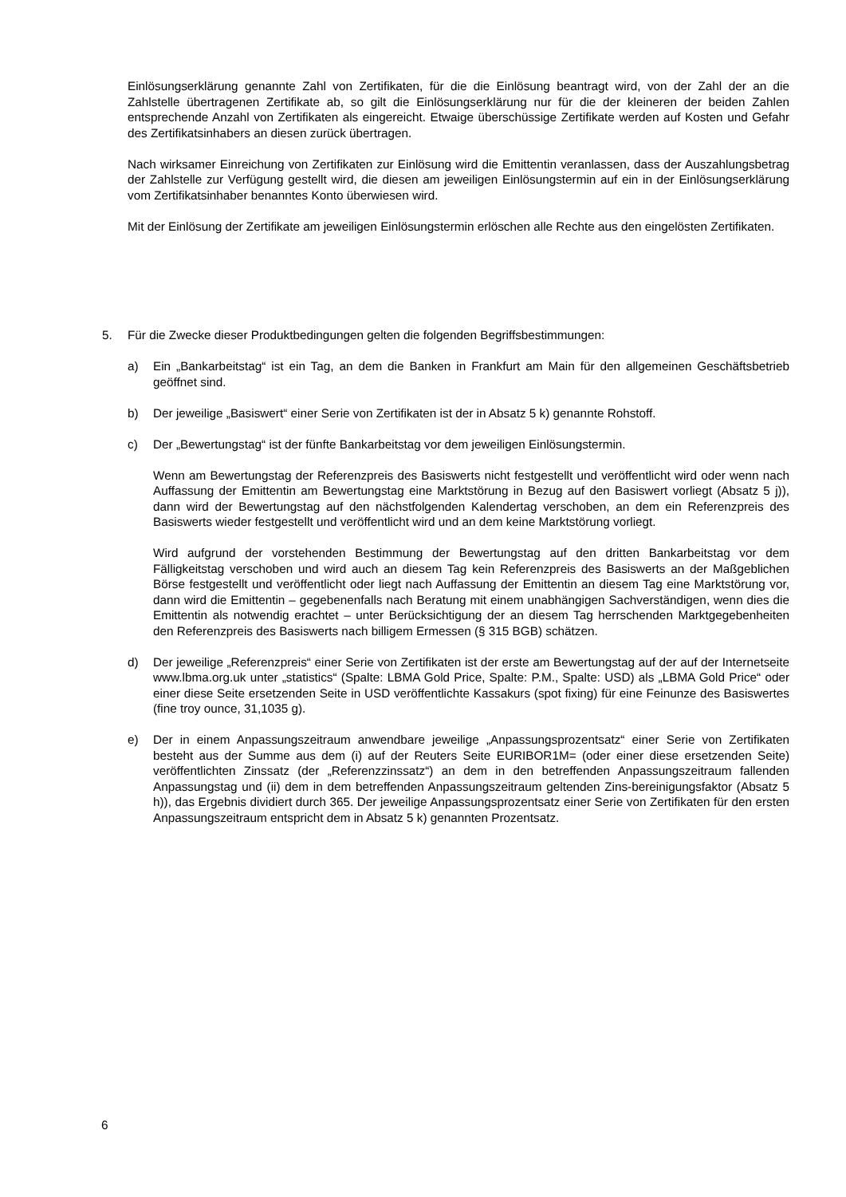Einlösungserklärung genannte Zahl von Zertifikaten, für die die Einlösung beantragt wird, von der Zahl der an die Zahlstelle übertragenen Zertifikate ab, so gilt die Einlösungserklärung nur für die der kleineren der beiden Zahlen entsprechende Anzahl von Zertifikaten als eingereicht. Etwaige überschüssige Zertifikate werden auf Kosten und Gefahr des Zertifikatsinhabers an diesen zurück übertragen.
Nach wirksamer Einreichung von Zertifikaten zur Einlösung wird die Emittentin veranlassen, dass der Auszahlungsbetrag der Zahlstelle zur Verfügung gestellt wird, die diesen am jeweiligen Einlösungstermin auf ein in der Einlösungserklärung vom Zertifikatsinhaber benanntes Konto überwiesen wird.
Mit der Einlösung der Zertifikate am jeweiligen Einlösungstermin erlöschen alle Rechte aus den eingelösten Zertifikaten.
5. Für die Zwecke dieser Produktbedingungen gelten die folgenden Begriffsbestimmungen:
a) Ein „Bankarbeitstag“ ist ein Tag, an dem die Banken in Frankfurt am Main für den allgemeinen Geschäftsbetrieb geöffnet sind.
b) Der jeweilige „Basiswert“ einer Serie von Zertifikaten ist der in Absatz 5 k) genannte Rohstoff.
c) Der „Bewertungstag“ ist der fünfte Bankarbeitstag vor dem jeweiligen Einlösungstermin.
Wenn am Bewertungstag der Referenzpreis des Basiswerts nicht festgestellt und veröffentlicht wird oder wenn nach Auffassung der Emittentin am Bewertungstag eine Marktstörung in Bezug auf den Basiswert vorliegt (Absatz 5 j)), dann wird der Bewertungstag auf den nächstfolgenden Kalendertag verschoben, an dem ein Referenzpreis des Basiswerts wieder festgestellt und veröffentlicht wird und an dem keine Marktstörung vorliegt.
Wird aufgrund der vorstehenden Bestimmung der Bewertungstag auf den dritten Bankarbeitstag vor dem Fälligkeitstag verschoben und wird auch an diesem Tag kein Referenzpreis des Basiswerts an der Maßgeblichen Börse festgestellt und veröffentlicht oder liegt nach Auffassung der Emittentin an diesem Tag eine Marktstörung vor, dann wird die Emittentin – gegebenenfalls nach Beratung mit einem unabhängigen Sachverständigen, wenn dies die Emittentin als notwendig erachtet – unter Berücksichtigung der an diesem Tag herrschenden Marktgegebenheiten den Referenzpreis des Basiswerts nach billigem Ermessen (§ 315 BGB) schätzen.
d) Der jeweilige „Referenzpreis“ einer Serie von Zertifikaten ist der erste am Bewertungstag auf der auf der Internetseite www.lbma.org.uk unter „statistics“ (Spalte: LBMA Gold Price, Spalte: P.M., Spalte: USD) als „LBMA Gold Price“ oder einer diese Seite ersetzenden Seite in USD veröffentlichte Kassakurs (spot fixing) für eine Feinunze des Basiswertes (fine troy ounce, 31,1035 g).
e) Der in einem Anpassungszeitraum anwendbare jeweilige „Anpassungsprozentsatz“ einer Serie von Zertifikaten besteht aus der Summe aus dem (i) auf der Reuters Seite EURIBOR1M= (oder einer diese ersetzenden Seite) veröffentlichten Zinssatz (der „Referenzzinssatz“) an dem in den betreffenden Anpassungszeitraum fallenden Anpassungstag und (ii) dem in dem betreffenden Anpassungszeitraum geltenden Zins-bereinigungsfaktor (Absatz 5 h)), das Ergebnis dividiert durch 365. Der jeweilige Anpassungsprozentsatz einer Serie von Zertifikaten für den ersten Anpassungszeitraum entspricht dem in Absatz 5 k) genannten Prozentsatz.
6